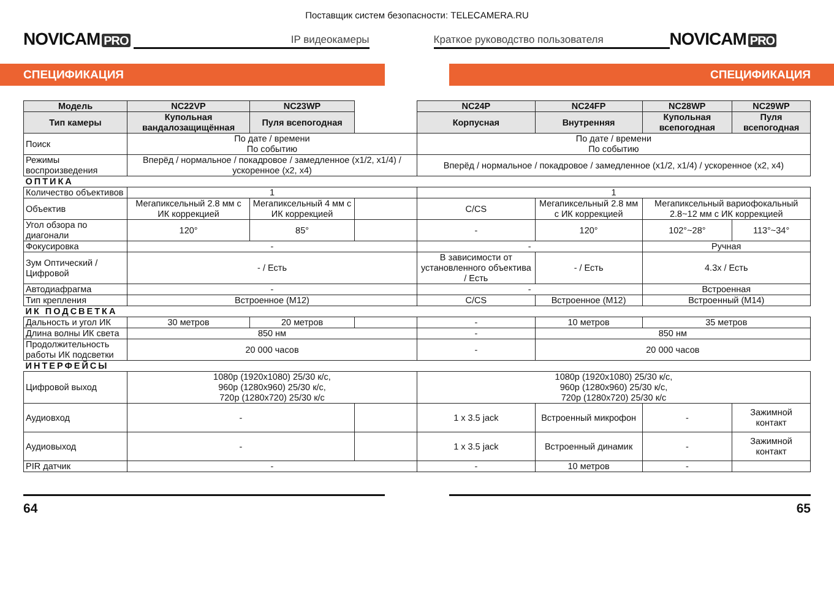Поставщик систем безопасности: TELECAMERA.RU
NOVICAM PRO
IP видеокамеры
Краткое руководство пользователя
NOVICAM PRO
СПЕЦИФИКАЦИЯ СПЕЦИФИКАЦИЯ
| Модель | NC22VP | NC23WP | | NC24P | NC24FP | NC28WP | NC29WP |
| --- | --- | --- | --- | --- | --- | --- | --- |
| Тип камеры | Купольная вандалозащищённая | Пуля всепогодная | | Корпусная | Внутренняя | Купольная всепогодная | Пуля всепогодная |
| Поиск | По дате / времени По событию | | | По дате / времени По событию | | | |
| Режимы воспроизведения | Вперёд / нормальное / покадровое / замедленное (x1/2, x1/4) / ускоренное (x2, x4) | | | Вперёд / нормальное / покадровое / замедленное (x1/2, x1/4) / ускоренное (x2, x4) | | | |
| ОПТИКА | | | | | | | |
| Количество объективов | 1 | | | 1 | | | |
| Объектив | Мегапиксельный 2.8 мм с ИК коррекцией | Мегапиксельный 4 мм с ИК коррекцией | | C/CS | Мегапиксельный 2.8 мм с ИК коррекцией | Мегапиксельный вариофокальный 2.8~12 мм с ИК коррекцией | |
| Угол обзора по диагонали | 120° | 85° | | - | 120° | 102°~28° | 113°~34° |
| Фокусировка | - | | | - | | Ручная | |
| Зум Оптический / Цифровой | - / Есть | | | В зависимости от установленного объектива / Есть | - / Есть | 4.3x / Есть | |
| Автодиафрагма | - | | | - | | Встроенная | |
| Тип крепления | Встроенное (M12) | | | C/CS | Встроенное (M12) | Встроенный (M14) | |
| ИК ПОДСВЕТКА | | | | | | | |
| Дальность и угол ИК | 30 метров | 20 метров | | - | 10 метров | 35 метров | |
| Длина волны ИК света | 850 нм | | | - | 850 нм | | |
| Продолжительность работы ИК подсветки | 20 000 часов | | | - | 20 000 часов | | |
| ИНТЕРФЕЙСЫ | | | | | | | |
| Цифровой выход | 1080p (1920x1080) 25/30 к/с, 960p (1280x960) 25/30 к/с, 720p (1280x720) 25/30 к/с | | | 1080p (1920x1080) 25/30 к/с, 960p (1280x960) 25/30 к/с, 720p (1280x720) 25/30 к/с | | | |
| Аудиовход | - | | | 1 x 3.5 jack | Встроенный микрофон | - | Зажимной контакт |
| Аудиовыход | - | | | 1 x 3.5 jack | Встроенный динамик | - | Зажимной контакт |
| PIR датчик | - | | | - | 10 метров | - | |
64 65